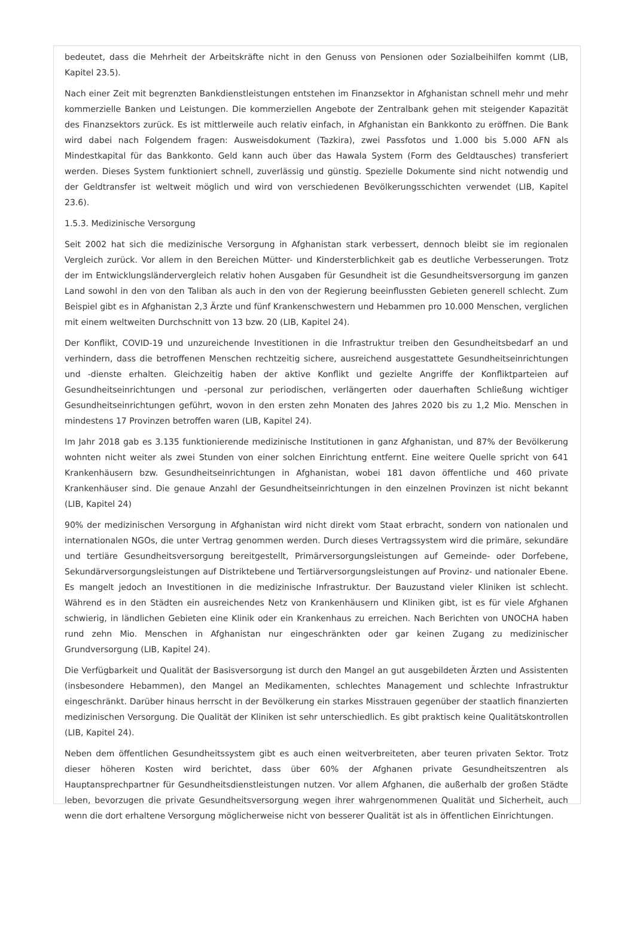bedeutet, dass die Mehrheit der Arbeitskräfte nicht in den Genuss von Pensionen oder Sozialbeihilfen kommt (LIB, Kapitel 23.5).
Nach einer Zeit mit begrenzten Bankdienstleistungen entstehen im Finanzsektor in Afghanistan schnell mehr und mehr kommerzielle Banken und Leistungen. Die kommerziellen Angebote der Zentralbank gehen mit steigender Kapazität des Finanzsektors zurück. Es ist mittlerweile auch relativ einfach, in Afghanistan ein Bankkonto zu eröffnen. Die Bank wird dabei nach Folgendem fragen: Ausweisdokument (Tazkira), zwei Passfotos und 1.000 bis 5.000 AFN als Mindestkapital für das Bankkonto. Geld kann auch über das Hawala System (Form des Geldtausches) transferiert werden. Dieses System funktioniert schnell, zuverlässig und günstig. Spezielle Dokumente sind nicht notwendig und der Geldtransfer ist weltweit möglich und wird von verschiedenen Bevölkerungsschichten verwendet (LIB, Kapitel 23.6).
1.5.3. Medizinische Versorgung
Seit 2002 hat sich die medizinische Versorgung in Afghanistan stark verbessert, dennoch bleibt sie im regionalen Vergleich zurück. Vor allem in den Bereichen Mütter- und Kindersterblichkeit gab es deutliche Verbesserungen. Trotz der im Entwicklungsländervergleich relativ hohen Ausgaben für Gesundheit ist die Gesundheitsversorgung im ganzen Land sowohl in den von den Taliban als auch in den von der Regierung beeinflussten Gebieten generell schlecht. Zum Beispiel gibt es in Afghanistan 2,3 Ärzte und fünf Krankenschwestern und Hebammen pro 10.000 Menschen, verglichen mit einem weltweiten Durchschnitt von 13 bzw. 20 (LIB, Kapitel 24).
Der Konflikt, COVID-19 und unzureichende Investitionen in die Infrastruktur treiben den Gesundheitsbedarf an und verhindern, dass die betroffenen Menschen rechtzeitig sichere, ausreichend ausgestattete Gesundheitseinrichtungen und -dienste erhalten. Gleichzeitig haben der aktive Konflikt und gezielte Angriffe der Konfliktparteien auf Gesundheitseinrichtungen und -personal zur periodischen, verlängerten oder dauerhaften Schließung wichtiger Gesundheitseinrichtungen geführt, wovon in den ersten zehn Monaten des Jahres 2020 bis zu 1,2 Mio. Menschen in mindestens 17 Provinzen betroffen waren (LIB, Kapitel 24).
Im Jahr 2018 gab es 3.135 funktionierende medizinische Institutionen in ganz Afghanistan, und 87% der Bevölkerung wohnten nicht weiter als zwei Stunden von einer solchen Einrichtung entfernt. Eine weitere Quelle spricht von 641 Krankenhäusern bzw. Gesundheitseinrichtungen in Afghanistan, wobei 181 davon öffentliche und 460 private Krankenhäuser sind. Die genaue Anzahl der Gesundheitseinrichtungen in den einzelnen Provinzen ist nicht bekannt (LIB, Kapitel 24)
90% der medizinischen Versorgung in Afghanistan wird nicht direkt vom Staat erbracht, sondern von nationalen und internationalen NGOs, die unter Vertrag genommen werden. Durch dieses Vertragssystem wird die primäre, sekundäre und tertiäre Gesundheitsversorgung bereitgestellt, Primärversorgungsleistungen auf Gemeinde- oder Dorfebene, Sekundärversorgungsleistungen auf Distriktebene und Tertiärversorgungsleistungen auf Provinz- und nationaler Ebene. Es mangelt jedoch an Investitionen in die medizinische Infrastruktur. Der Bauzustand vieler Kliniken ist schlecht. Während es in den Städten ein ausreichendes Netz von Krankenhäusern und Kliniken gibt, ist es für viele Afghanen schwierig, in ländlichen Gebieten eine Klinik oder ein Krankenhaus zu erreichen. Nach Berichten von UNOCHA haben rund zehn Mio. Menschen in Afghanistan nur eingeschränkten oder gar keinen Zugang zu medizinischer Grundversorgung (LIB, Kapitel 24).
Die Verfügbarkeit und Qualität der Basisversorgung ist durch den Mangel an gut ausgebildeten Ärzten und Assistenten (insbesondere Hebammen), den Mangel an Medikamenten, schlechtes Management und schlechte Infrastruktur eingeschränkt. Darüber hinaus herrscht in der Bevölkerung ein starkes Misstrauen gegenüber der staatlich finanzierten medizinischen Versorgung. Die Qualität der Kliniken ist sehr unterschiedlich. Es gibt praktisch keine Qualitätskontrollen (LIB, Kapitel 24).
Neben dem öffentlichen Gesundheitssystem gibt es auch einen weitverbreiteten, aber teuren privaten Sektor. Trotz dieser höheren Kosten wird berichtet, dass über 60% der Afghanen private Gesundheitszentren als Hauptansprechpartner für Gesundheitsdienstleistungen nutzen. Vor allem Afghanen, die außerhalb der großen Städte leben, bevorzugen die private Gesundheitsversorgung wegen ihrer wahrgenommenen Qualität und Sicherheit, auch wenn die dort erhaltene Versorgung möglicherweise nicht von besserer Qualität ist als in öffentlichen Einrichtungen.